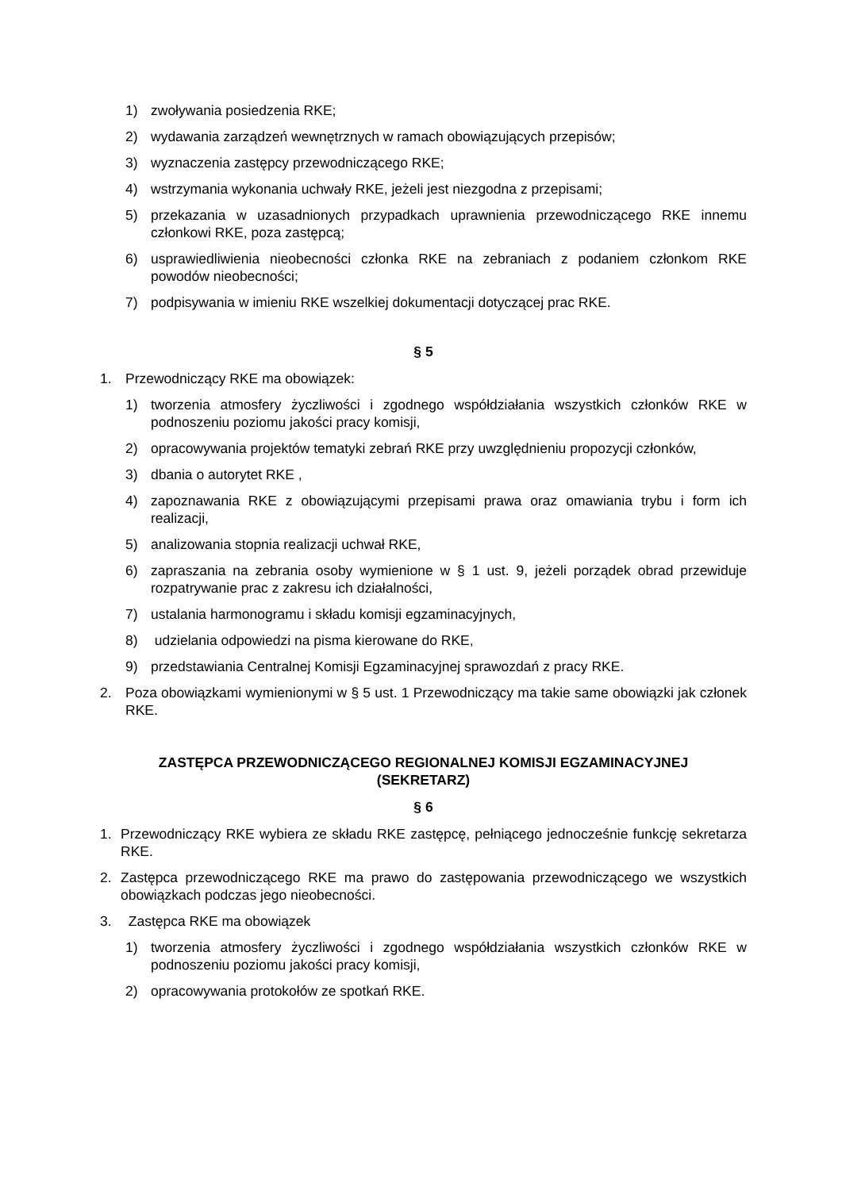1) zwoływania posiedzenia RKE;
2) wydawania zarządzeń wewnętrznych w ramach obowiązujących przepisów;
3) wyznaczenia zastępcy przewodniczącego RKE;
4) wstrzymania wykonania uchwały RKE, jeżeli jest niezgodna z przepisami;
5) przekazania w uzasadnionych przypadkach uprawnienia przewodniczącego RKE innemu członkowi RKE, poza zastępcą;
6) usprawiedliwienia nieobecności członka RKE na zebraniach z podaniem członkom RKE powodów nieobecności;
7) podpisywania w imieniu RKE wszelkiej dokumentacji dotyczącej prac RKE.
§ 5
1. Przewodniczący RKE ma obowiązek:
1) tworzenia atmosfery życzliwości i zgodnego współdziałania wszystkich członków RKE w podnoszeniu poziomu jakości pracy komisji,
2) opracowywania projektów tematyki zebrań RKE przy uwzględnieniu propozycji członków,
3) dbania o autorytet RKE ,
4) zapoznawania RKE z obowiązującymi przepisami prawa oraz omawiania trybu i form ich realizacji,
5) analizowania stopnia realizacji uchwał RKE,
6) zapraszania na zebrania osoby wymienione w § 1 ust. 9, jeżeli porządek obrad przewiduje rozpatrywanie prac z zakresu ich działalności,
7) ustalania harmonogramu i składu komisji egzaminacyjnych,
8) udzielania odpowiedzi na pisma kierowane do RKE,
9) przedstawiania Centralnej Komisji Egzaminacyjnej sprawozdań z pracy RKE.
2. Poza obowiązkami wymienionymi w § 5 ust. 1 Przewodniczący ma takie same obowiązki jak członek RKE.
ZASTĘPCA PRZEWODNICZĄCEGO REGIONALNEJ KOMISJI EGZAMINACYJNEJ
(SEKRETARZ)
§ 6
1. Przewodniczący RKE wybiera ze składu RKE zastępcę, pełniącego jednocześnie funkcję sekretarza RKE.
2. Zastępca przewodniczącego RKE ma prawo do zastępowania przewodniczącego we wszystkich obowiązkach podczas jego nieobecności.
3. Zastępca RKE ma obowiązek
1) tworzenia atmosfery życzliwości i zgodnego współdziałania wszystkich członków RKE w podnoszeniu poziomu jakości pracy komisji,
2) opracowywania protokołów ze spotkań RKE.